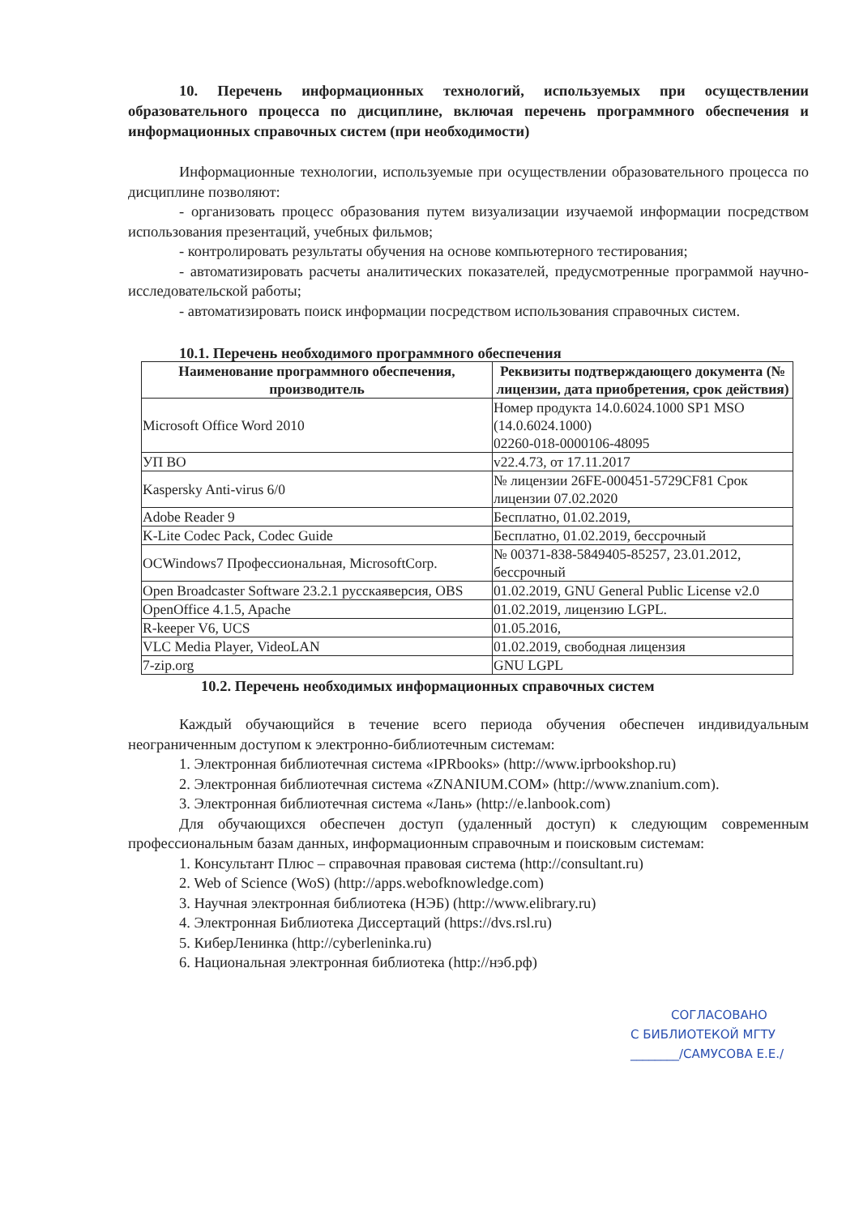10. Перечень информационных технологий, используемых при осуществлении образовательного процесса по дисциплине, включая перечень программного обеспечения и информационных справочных систем (при необходимости)
Информационные технологии, используемые при осуществлении образовательного процесса по дисциплине позволяют:
- организовать процесс образования путем визуализации изучаемой информации посредством использования презентаций, учебных фильмов;
- контролировать результаты обучения на основе компьютерного тестирования;
- автоматизировать расчеты аналитических показателей, предусмотренные программой научно-исследовательской работы;
- автоматизировать поиск информации посредством использования справочных систем.
10.1. Перечень необходимого программного обеспечения
| Наименование программного обеспечения, производитель | Реквизиты подтверждающего документа (№ лицензии, дата приобретения, срок действия) |
| --- | --- |
| Microsoft Office Word 2010 | Номер продукта 14.0.6024.1000 SP1 MSO (14.0.6024.1000) 02260-018-0000106-48095 |
| УП ВО | v22.4.73, от 17.11.2017 |
| Kaspersky Anti-virus 6/0 | № лицензии 26FE-000451-5729CF81 Срок лицензии 07.02.2020 |
| Adobe Reader 9 | Бесплатно, 01.02.2019, |
| K-Lite Codec Pack, Codec Guide | Бесплатно, 01.02.2019, бессрочный |
| ОСWindows7 Профессиональная, MicrosoftCorp. | № 00371-838-5849405-85257, 23.01.2012, бессрочный |
| Open Broadcaster Software 23.2.1 русскаяверсия, OBS | 01.02.2019, GNU General Public License v2.0 |
| OpenOffice 4.1.5, Apache | 01.02.2019, лицензию LGPL. |
| R-keeper V6, UCS | 01.05.2016, |
| VLC Media Player, VideoLAN | 01.02.2019, свободная лицензия |
| 7-zip.org | GNU LGPL |
10.2. Перечень необходимых информационных справочных систем
Каждый обучающийся в течение всего периода обучения обеспечен индивидуальным неограниченным доступом к электронно-библиотечным системам:
1. Электронная библиотечная система «IPRbooks» (http://www.iprbookshop.ru)
2. Электронная библиотечная система «ZNANIUM.COM» (http://www.znanium.com).
3. Электронная библиотечная система «Лань» (http://e.lanbook.com)
Для обучающихся обеспечен доступ (удаленный доступ) к следующим современным профессиональным базам данных, информационным справочным и поисковым системам:
1. Консультант Плюс – справочная правовая система (http://consultant.ru)
2. Web of Science (WoS) (http://apps.webofknowledge.com)
3. Научная электронная библиотека (НЭБ) (http://www.elibrary.ru)
4. Электронная Библиотека Диссертаций (https://dvs.rsl.ru)
5. КиберЛенинка (http://cyberleninka.ru)
6. Национальная электронная библиотека (http://нэб.рф)
СОГЛАСОВАНО
С БИБЛИОТЕКОЙ МГТУ
________/САМУСОВА Е.Е./